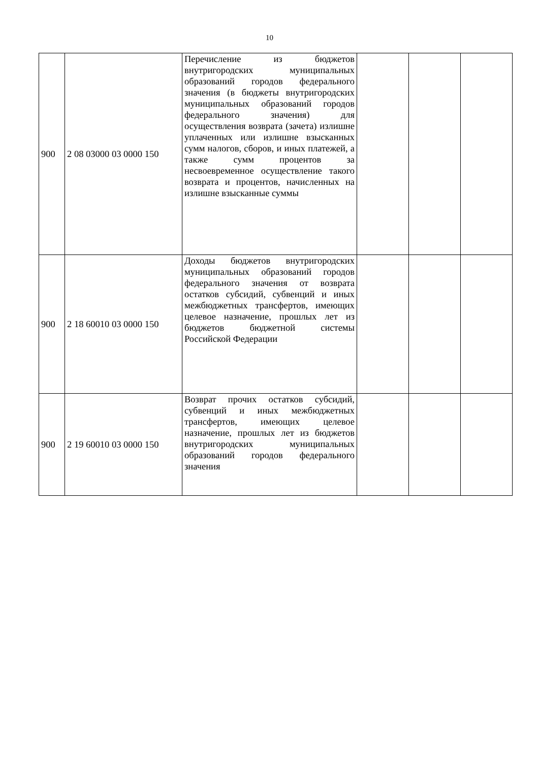10
| 900 | 2 08 03000 03 0000 150 | Перечисление из бюджетов внутригородских муниципальных образований городов федерального значения (в бюджеты внутригородских муниципальных образований городов федерального значения) для осуществления возврата (зачета) излишне уплаченных или излишне взысканных сумм налогов, сборов, и иных платежей, а также сумм процентов за несвоевременное осуществление такого возврата и процентов, начисленных на излишне взысканные суммы | | | |
| 900 | 2 18 60010 03 0000 150 | Доходы бюджетов внутригородских муниципальных образований городов федерального значения от возврата остатков субсидий, субвенций и иных межбюджетных трансфертов, имеющих целевое назначение, прошлых лет из бюджетов бюджетной системы Российской Федерации | | | |
| 900 | 2 19 60010 03 0000 150 | Возврат прочих остатков субсидий, субвенций и иных межбюджетных трансфертов, имеющих целевое назначение, прошлых лет из бюджетов внутригородских муниципальных образований городов федерального значения | | | |